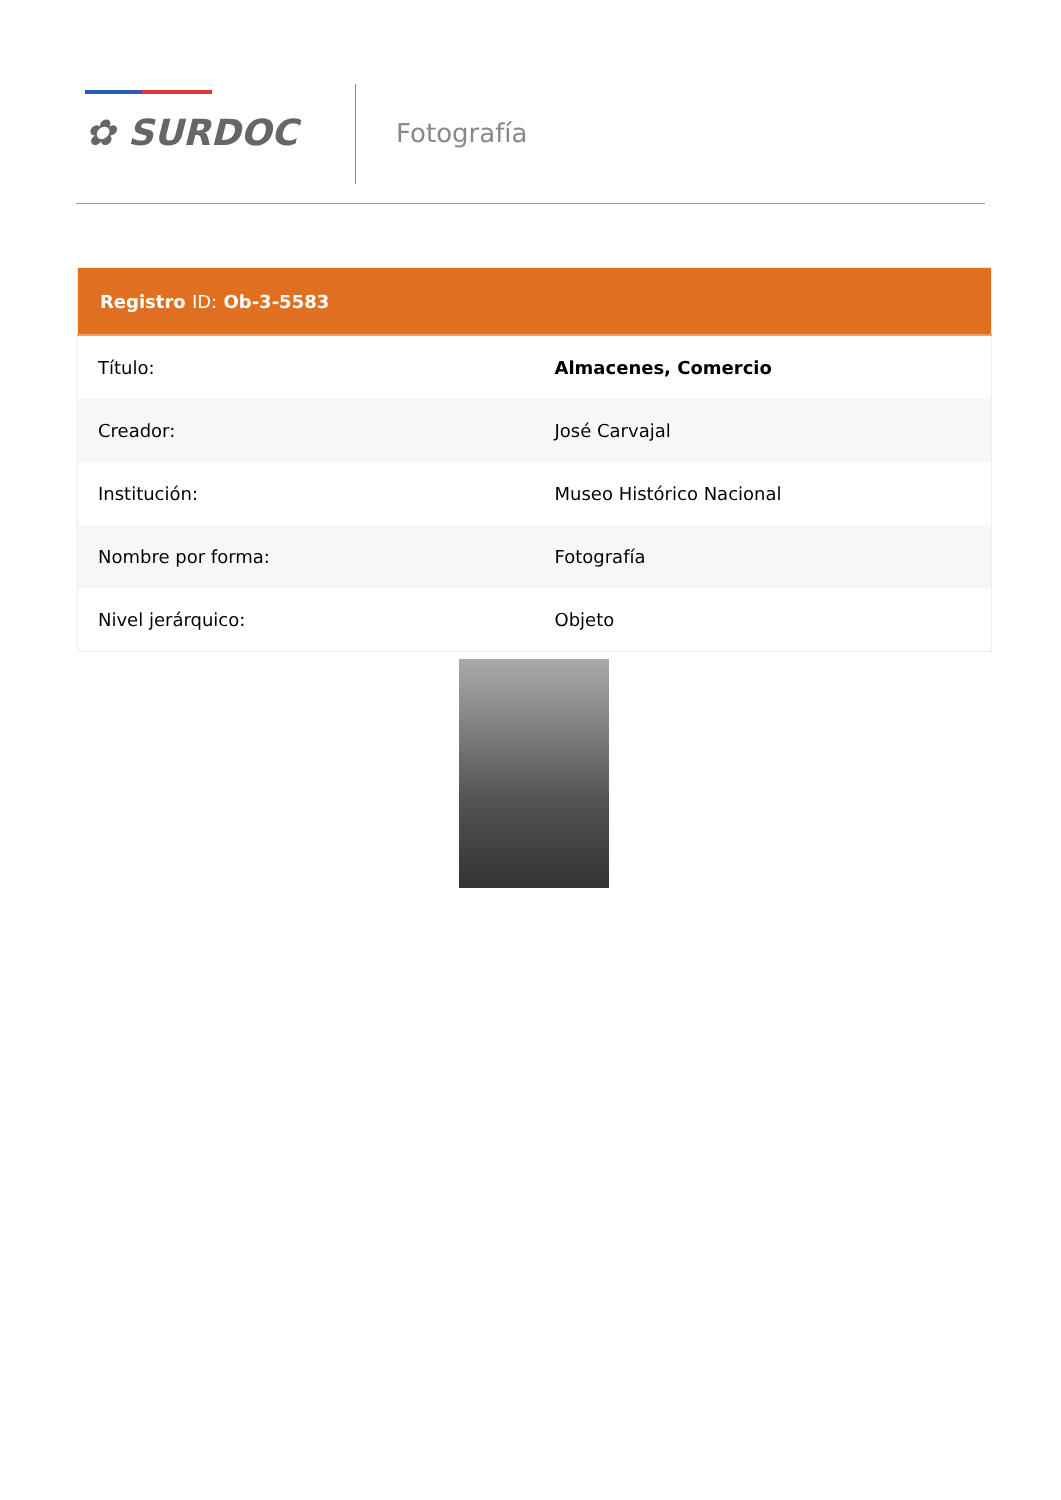✿ SURDOC
Fotografía
| Registro ID: Ob-3-5583 | |
| --- | --- |
| Título: | Almacenes, Comercio |
| Creador: | José Carvajal |
| Institución: | Museo Histórico Nacional |
| Nombre por forma: | Fotografía |
| Nivel jerárquico: | Objeto |